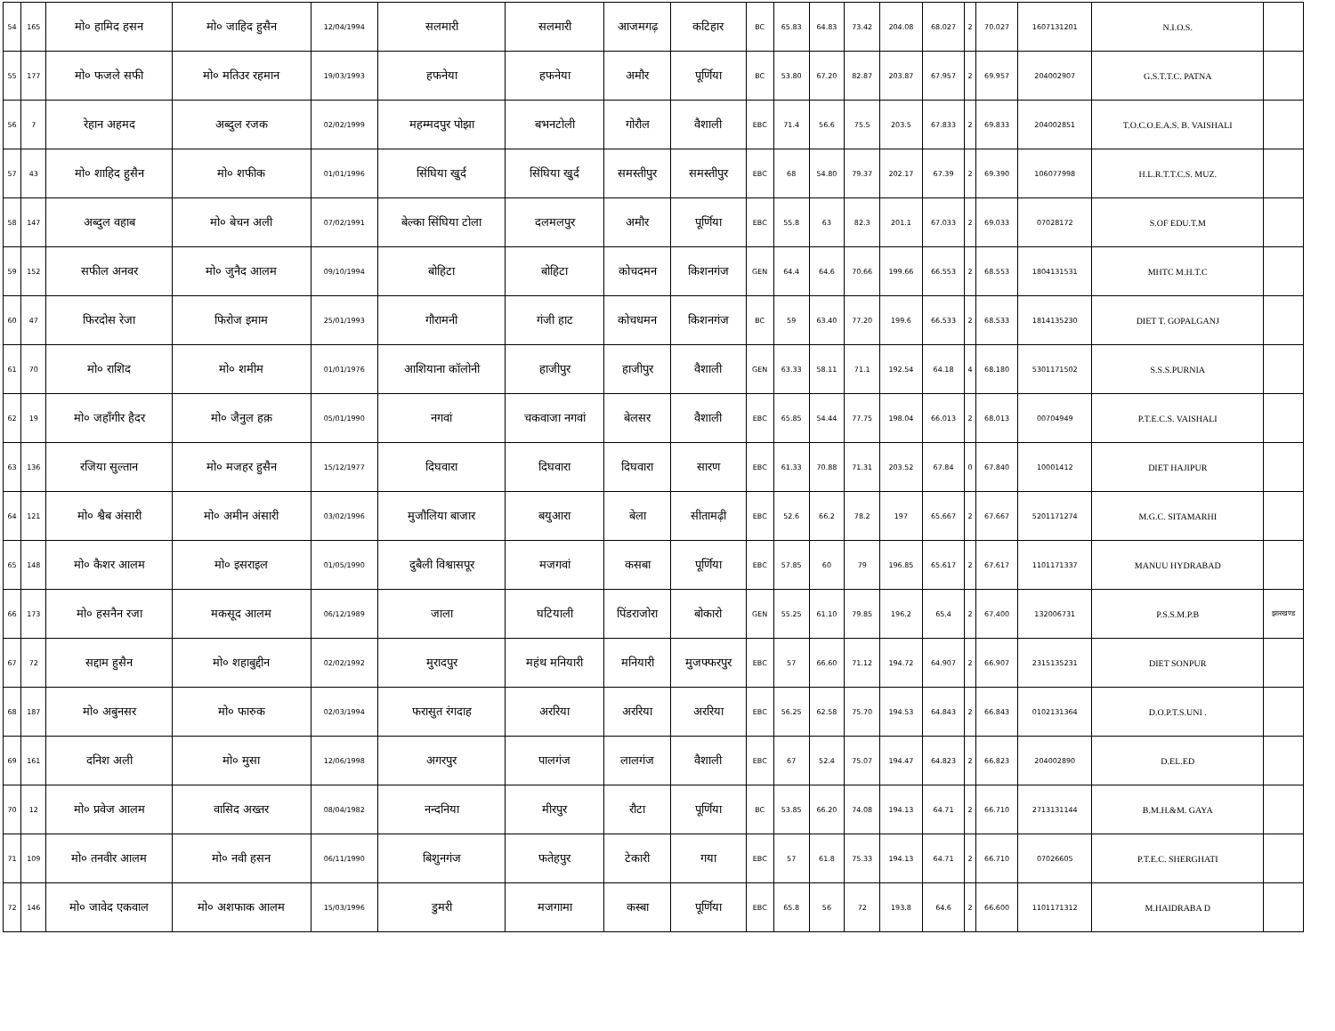| 54 | 165 | मो० हामिद हसन | मो० जाहिद हुसैन | 12/04/1994 | सलमारी | सलमारी | आजमगढ़ | कटिहार | BC | 65.83 | 64.83 | 73.42 | 204.08 | 68.027 | 2 | 70.027 | 1607131201 | N.I.O.S. | |
| 55 | 177 | मो० फजले सफी | मो० मतिउर रहमान | 19/03/1993 | हफनेया | हफनेया | अमौर | पूर्णिया | BC | 53.80 | 67.20 | 82.87 | 203.87 | 67.957 | 2 | 69.957 | 204002907 | G.S.T.T.C. PATNA | |
| 56 | 7 | रेहान अहमद | अब्दुल रजक | 02/02/1999 | महम्मदपुर पोझा | बभनटोली | गोरौल | वैशाली | EBC | 71.4 | 56.6 | 75.5 | 203.5 | 67.833 | 2 | 69.833 | 204002851 | T.O.C.O.E.A.S. B. VAISHALI | |
| 57 | 43 | मो० शाहिद हुसैन | मो० शफीक | 01/01/1996 | सिंघिया खुर्द | सिंघिया खुर्द | समस्तीपुर | समस्तीपुर | EBC | 68 | 54.80 | 79.37 | 202.17 | 67.39 | 2 | 69.390 | 106077998 | H.L.R.T.T.C.S. MUZ. | |
| 58 | 147 | अब्दुल वहाब | मो० बेचन अली | 07/02/1991 | बेल्का सिंघिया टोला | दलमलपुर | अमौर | पूर्णिया | EBC | 55.8 | 63 | 82.3 | 201.1 | 67.033 | 2 | 69.033 | 07028172 | S.OF EDU.T.M | |
| 59 | 152 | सफील अनवर | मो० जुनैद आलम | 09/10/1994 | बोहिटा | बोहिटा | कोचदमन | किशनगंज | GEN | 64.4 | 64.6 | 70.66 | 199.66 | 66.553 | 2 | 68.553 | 1804131531 | MHTC M.H.T.C | |
| 60 | 47 | फिरदोस रेजा | फिरोज इमाम | 25/01/1993 | गौरामनी | गंजी हाट | कोचधमन | किशनगंज | BC | 59 | 63.40 | 77.20 | 199.6 | 66.533 | 2 | 68.533 | 1814135230 | DIET T. GOPALGANJ | |
| 61 | 70 | मो० राशिद | मो० शमीम | 01/01/1976 | आशियाना कॉलोनी | हाजीपुर | हाजीपुर | वैशाली | GEN | 63.33 | 58.11 | 71.1 | 192.54 | 64.18 | 4 | 68.180 | 5301171502 | S.S.S.PURNIA | |
| 62 | 19 | मो० जहाँगीर हैदर | मो० जैनुल हक़ | 05/01/1990 | नगवां | चकवाजा नगवां | बेलसर | वैशाली | EBC | 65.85 | 54.44 | 77.75 | 198.04 | 66.013 | 2 | 68.013 | 00704949 | P.T.E.C.S. VAISHALI | |
| 63 | 136 | रजिया सुल्तान | मो० मजहर हुसैन | 15/12/1977 | दिघवारा | दिघवारा | दिघवारा | सारण | EBC | 61.33 | 70.88 | 71.31 | 203.52 | 67.84 | 0 | 67.840 | 10001412 | DIET HAJIPUR | |
| 64 | 121 | मो० श्वैब अंसारी | मो० अमीन अंसारी | 03/02/1996 | मुजौलिया बाजार | बयुआरा | बेला | सीतामढ़ी | EBC | 52.6 | 66.2 | 78.2 | 197 | 65.667 | 2 | 67.667 | 5201171274 | M.G.C. SITAMARHI | |
| 65 | 148 | मो० कैशर आलम | मो० इसराइल | 01/05/1990 | दुबैली विश्वासपूर | मजगवां | कसबा | पूर्णिया | EBC | 57.85 | 60 | 79 | 196.85 | 65.617 | 2 | 67.617 | 1101171337 | MANUU HYDRABAD | |
| 66 | 173 | मो० हसनैन रजा | मकसूद आलम | 06/12/1989 | जाला | घटियाली | पिंडराजोरा | बोकारो | GEN | 55.25 | 61.10 | 79.85 | 196.2 | 65.4 | 2 | 67.400 | 132006731 | P.S.S.M.P.B | झारखण्ड |
| 67 | 72 | सद्दाम हुसैन | मो० शहाबुद्दीन | 02/02/1992 | मुरादपुर | महंथ मनियारी | मनियारी | मुजफ्फरपुर | EBC | 57 | 66.60 | 71.12 | 194.72 | 64.907 | 2 | 66.907 | 2315135231 | DIET SONPUR | |
| 68 | 187 | मो० अबुनसर | मो० फारुक | 02/03/1994 | फरासुत रंगदाह | अररिया | अररिया | अररिया | EBC | 56.25 | 62.58 | 75.70 | 194.53 | 64.843 | 2 | 66.843 | 0102131364 | D.O.P.T.S.UNI . | |
| 69 | 161 | दनिश अली | मो० मुसा | 12/06/1998 | अगरपुर | पालगंज | लालगंज | वैशाली | EBC | 67 | 52.4 | 75.07 | 194.47 | 64.823 | 2 | 66.823 | 204002890 | D.EL.ED | |
| 70 | 12 | मो० प्रवेज आलम | वासिद अख्तर | 08/04/1982 | नन्दनिया | मीरपुर | रौटा | पूर्णिया | BC | 53.85 | 66.20 | 74.08 | 194.13 | 64.71 | 2 | 66.710 | 2713131144 | B.M.H.&M. GAYA | |
| 71 | 109 | मो० तनवीर आलम | मो० नवी हसन | 06/11/1990 | बिशुनगंज | फतेहपुर | टेकारी | गया | EBC | 57 | 61.8 | 75.33 | 194.13 | 64.71 | 2 | 66.710 | 07026605 | P.T.E.C. SHERGHATI | |
| 72 | 146 | मो० जावेद एकवाल | मो० अशफाक आलम | 15/03/1996 | डुमरी | मजगामा | कस्बा | पूर्णिया | EBC | 65.8 | 56 | 72 | 193.8 | 64.6 | 2 | 66.600 | 1101171312 | M.HAIDRABA D | |